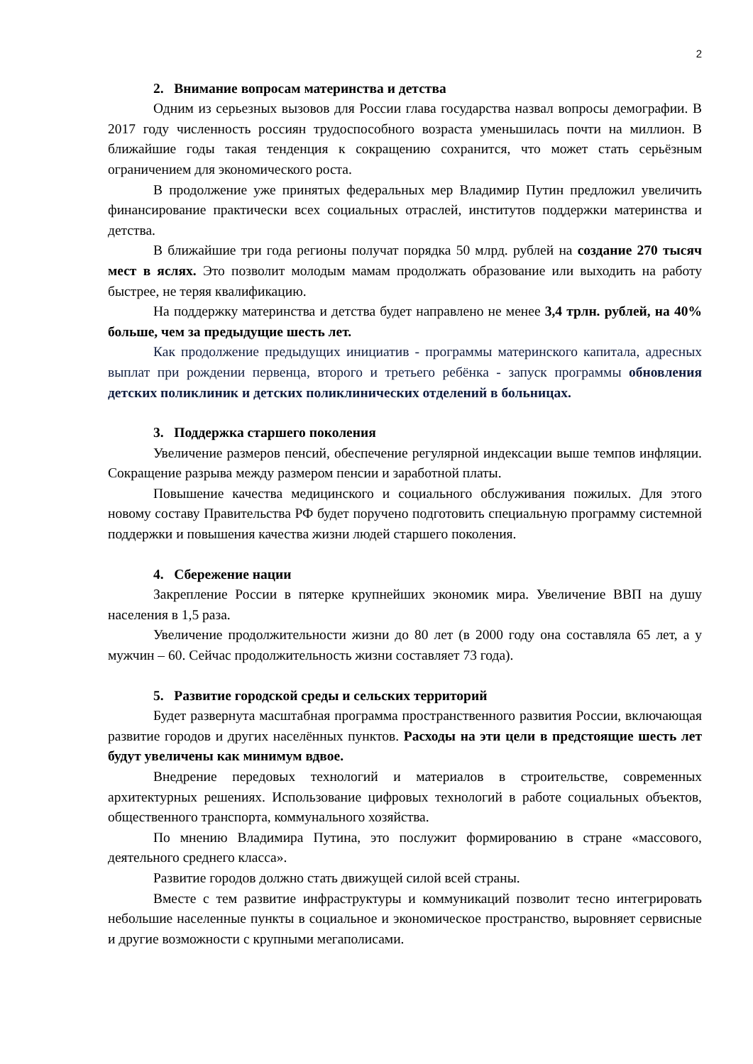2
2. Внимание вопросам материнства и детства
Одним из серьезных вызовов для России глава государства назвал вопросы демографии. В 2017 году численность россиян трудоспособного возраста уменьшилась почти на миллион. В ближайшие годы такая тенденция к сокращению сохранится, что может стать серьёзным ограничением для экономического роста.
В продолжение уже принятых федеральных мер Владимир Путин предложил увеличить финансирование практически всех социальных отраслей, институтов поддержки материнства и детства.
В ближайшие три года регионы получат порядка 50 млрд. рублей на создание 270 тысяч мест в яслях. Это позволит молодым мамам продолжать образование или выходить на работу быстрее, не теряя квалификацию.
На поддержку материнства и детства будет направлено не менее 3,4 трлн. рублей, на 40% больше, чем за предыдущие шесть лет.
Как продолжение предыдущих инициатив - программы материнского капитала, адресных выплат при рождении первенца, второго и третьего ребёнка - запуск программы обновления детских поликлиник и детских поликлинических отделений в больницах.
3. Поддержка старшего поколения
Увеличение размеров пенсий, обеспечение регулярной индексации выше темпов инфляции. Сокращение разрыва между размером пенсии и заработной платы.
Повышение качества медицинского и социального обслуживания пожилых. Для этого новому составу Правительства РФ будет поручено подготовить специальную программу системной поддержки и повышения качества жизни людей старшего поколения.
4. Сбережение нации
Закрепление России в пятерке крупнейших экономик мира. Увеличение ВВП на душу населения в 1,5 раза.
Увеличение продолжительности жизни до 80 лет (в 2000 году она составляла 65 лет, а у мужчин – 60. Сейчас продолжительность жизни составляет 73 года).
5. Развитие городской среды и сельских территорий
Будет развернута масштабная программа пространственного развития России, включающая развитие городов и других населённых пунктов. Расходы на эти цели в предстоящие шесть лет будут увеличены как минимум вдвое.
Внедрение передовых технологий и материалов в строительстве, современных архитектурных решениях. Использование цифровых технологий в работе социальных объектов, общественного транспорта, коммунального хозяйства.
По мнению Владимира Путина, это послужит формированию в стране «массового, деятельного среднего класса».
Развитие городов должно стать движущей силой всей страны.
Вместе с тем развитие инфраструктуры и коммуникаций позволит тесно интегрировать небольшие населенные пункты в социальное и экономическое пространство, выровняет сервисные и другие возможности с крупными мегаполисами.